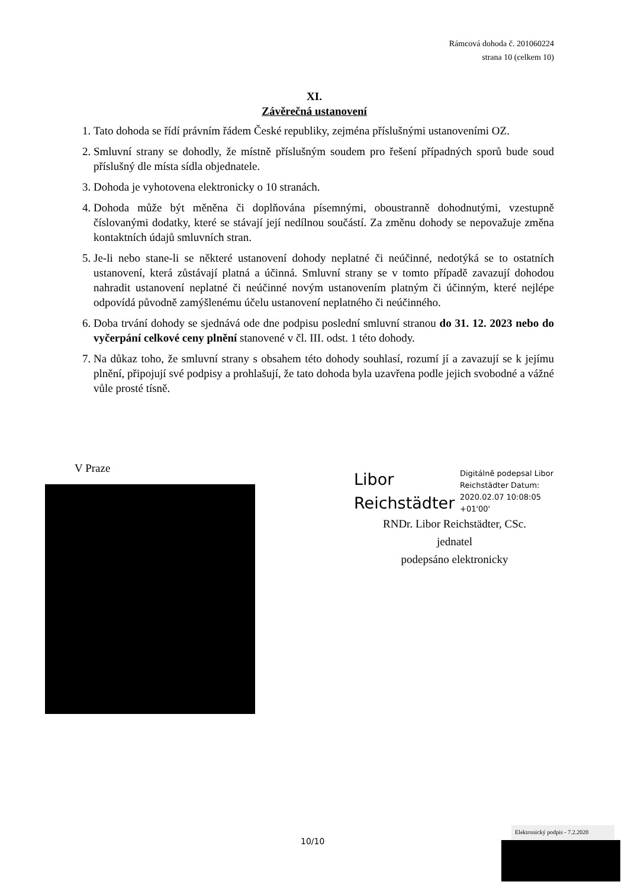Rámcová dohoda č. 201060224
strana 10 (celkem 10)
XI.
Závěrečná ustanovení
1. Tato dohoda se řídí právním řádem České republiky, zejména příslušnými ustanoveními OZ.
2. Smluvní strany se dohodly, že místně příslušným soudem pro řešení případných sporů bude soud příslušný dle místa sídla objednatele.
3. Dohoda je vyhotovena elektronicky o 10 stranách.
4. Dohoda může být měněna či doplňována písemnými, oboustranně dohodnutými, vzestupně číslovanými dodatky, které se stávají její nedílnou součástí. Za změnu dohody se nepovažuje změna kontaktních údajů smluvních stran.
5. Je-li nebo stane-li se některé ustanovení dohody neplatné či neúčinné, nedotýká se to ostatních ustanovení, která zůstávají platná a účinná. Smluvní strany se v tomto případě zavazují dohodou nahradit ustanovení neplatné či neúčinné novým ustanovením platným či účinným, které nejlépe odpovídá původně zamýšlenému účelu ustanovení neplatného či neúčinného.
6. Doba trvání dohody se sjednává ode dne podpisu poslední smluvní stranou do 31. 12. 2023 nebo do vyčerpání celkové ceny plnění stanovené v čl. III. odst. 1 této dohody.
7. Na důkaz toho, že smluvní strany s obsahem této dohody souhlasí, rozumí jí a zavazují se k jejímu plnění, připojují své podpisy a prohlašují, že tato dohoda byla uzavřena podle jejich svobodné a vážné vůle prosté tísně.
V Praze
Libor Reichstädter
Digitálně podepsal Libor Reichstädter Datum: 2020.02.07 10:08:05 +01'00'
RNDr. Libor Reichstädter, CSc.
jednatel
podepsáno elektronicky
10/10
Elektronický podpis - 7.2.2020